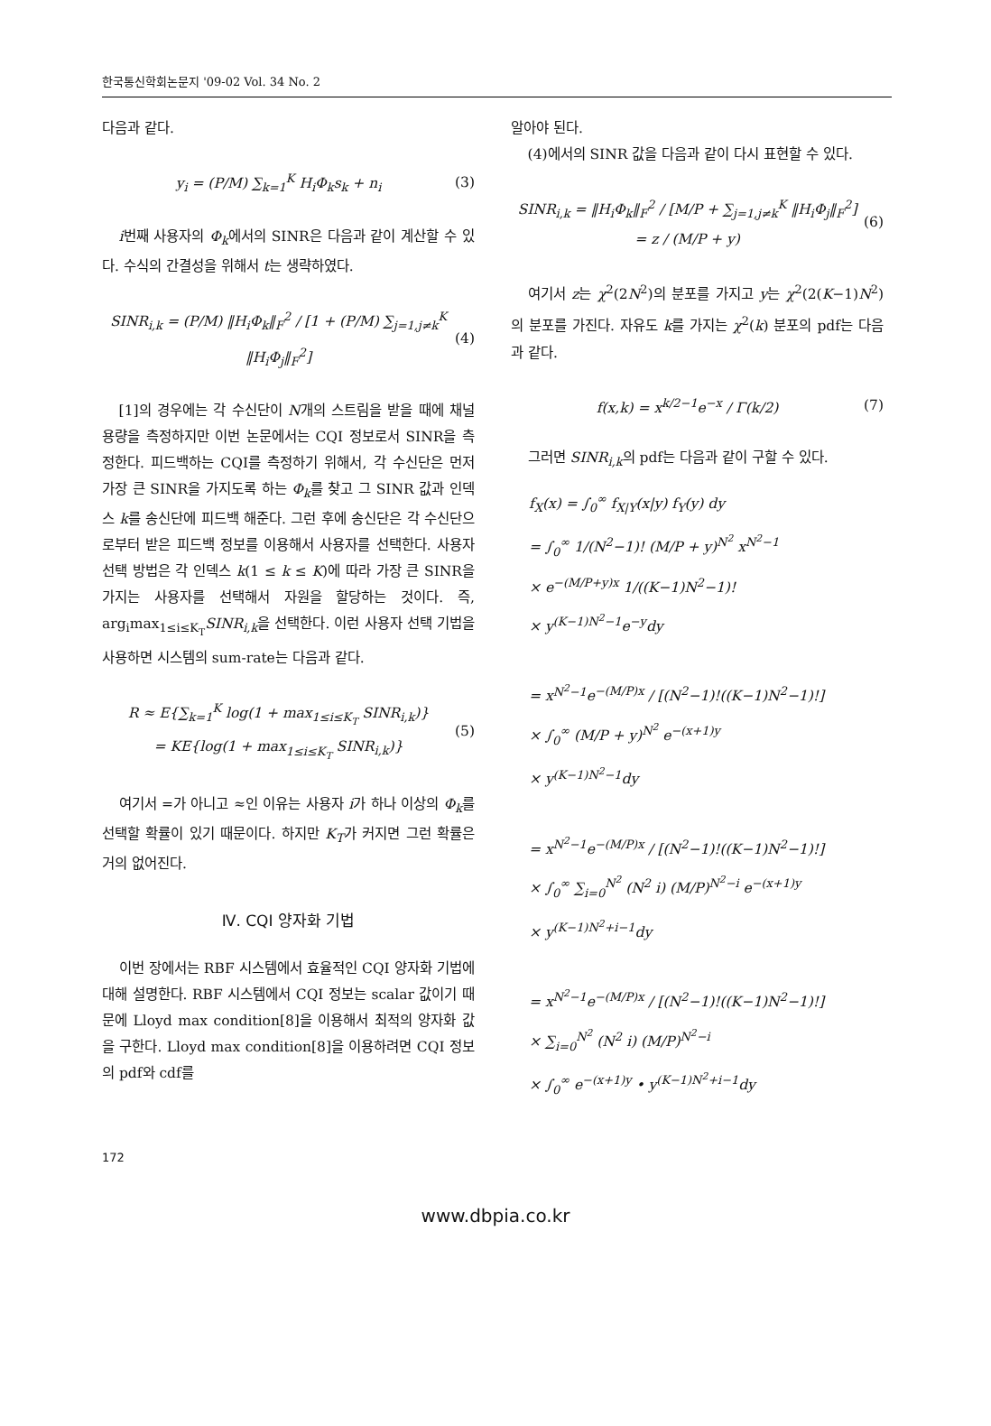한국통신학회논문지 '09-02 Vol. 34 No. 2
다음과 같다.
y<sub>i</sub> = (P/M) ∑<sub>k=1</sub><sup>K</sup> H<sub>i</sub>Φ<sub>k</sub>s<sub>k</sub> + n<sub>i</sub> (3)
i번째 사용자의 Φ<sub>k</sub>에서의 SINR은 다음과 같이 계산할 수 있다. 수식의 간결성을 위해서 t는 생략하였다.
SINR<sub>i,k</sub> = (P/M) ‖H<sub>i</sub>Φ<sub>k</sub>‖<sub>F</sub><sup>2</sup> / [1 + (P/M) ∑<sub>j=1,j≠k</sub><sup>K</sup> ‖H<sub>i</sub>Φ<sub>j</sub>‖<sub>F</sub><sup>2</sup>]
(4)
[1]의 경우에는 각 수신단이 N개의 스트림을 받을 때에 채널 용량을 측정하지만 이번 논문에서는 CQI 정보로서 SINR을 측정한다. 피드백하는 CQI를 측정하기 위해서, 각 수신단은 먼저 가장 큰 SINR을 가지도록 하는 Φ<sub>k</sub>를 찾고 그 SINR 값과 인덱스 k를 송신단에 피드백 해준다. 그런 후에 송신단은 각 수신단으로부터 받은 피드백 정보를 이용해서 사용자를 선택한다. 사용자 선택 방법은 각 인덱스 k(1 ≤ k ≤ K)에 따라 가장 큰 SINR을 가지는 사용자를 선택해서 자원을 할당하는 것이다. 즉, arg<sub>i</sub>max<sub>1≤i≤K<sub>T</sub></sub>SINR<sub>i,k</sub>을 선택한다. 이런 사용자 선택 기법을 사용하면 시스템의 sum-rate는 다음과 같다.
R ≈ E{∑<sub>k=1</sub><sup>K</sup> log(1 + max<sub>1≤i≤K<sub>T</sub></sub> SINR<sub>i,k</sub>)}
= KE{log(1 + max<sub>1≤i≤K<sub>T</sub></sub> SINR<sub>i,k</sub>)}
(5)
여기서 =가 아니고 ≈인 이유는 사용자 i가 하나 이상의 Φ<sub>k</sub>를 선택할 확률이 있기 때문이다. 하지만 K<sub>T</sub>가 커지면 그런 확률은 거의 없어진다.
Ⅳ. CQI 양자화 기법
이번 장에서는 RBF 시스템에서 효율적인 CQI 양자화 기법에 대해 설명한다. RBF 시스템에서 CQI 정보는 scalar 값이기 때문에 Lloyd max condition[8]을 이용해서 최적의 양자화 값을 구한다. Lloyd max condition[8]을 이용하려면 CQI 정보의 pdf와 cdf를
알아야 된다.
(4)에서의 SINR 값을 다음과 같이 다시 표현할 수 있다.
SINR<sub>i,k</sub> = ‖H<sub>i</sub>Φ<sub>k</sub>‖<sub>F</sub><sup>2</sup> / [M/P + ∑<sub>j=1,j≠k</sub><sup>K</sup> ‖H<sub>i</sub>Φ<sub>j</sub>‖<sub>F</sub><sup>2</sup>] = z / (M/P + y)
(6)
여기서 z는 χ<sup>2</sup>(2N<sup>2</sup>)의 분포를 가지고 y는 χ<sup>2</sup>(2(K−1)N<sup>2</sup>)의 분포를 가진다. 자유도 k를 가지는 χ<sup>2</sup>(k) 분포의 pdf는 다음과 같다.
f(x,k) = x<sup>k/2−1</sup>e<sup>−x</sup> / Γ(k/2) (7)
그러면 SINR<sub>i,k</sub>의 pdf는 다음과 같이 구할 수 있다.
f<sub>X</sub>(x) = ∫<sub>0</sub><sup>∞</sup> f<sub>X|Y</sub>(x|y) f<sub>Y</sub>(y) dy
= ∫<sub>0</sub><sup>∞</sup> 1/(N<sup>2</sup>−1)! (M/P + y)<sup>N<sup>2</sup></sup> x<sup>N<sup>2</sup>−1</sup>
× e<sup>−(M/P+y)x</sup> 1/((K−1)N<sup>2</sup>−1)!
× y<sup>(K−1)N<sup>2</sup>−1</sup>e<sup>−y</sup>dy
= x<sup>N<sup>2</sup>−1</sup>e<sup>−(M/P)x</sup> / [(N<sup>2</sup>−1)!((K−1)N<sup>2</sup>−1)!]
× ∫<sub>0</sub><sup>∞</sup> (M/P + y)<sup>N<sup>2</sup></sup> e<sup>−(x+1)y</sup>
× y<sup>(K−1)N<sup>2</sup>−1</sup>dy
= x<sup>N<sup>2</sup>−1</sup>e<sup>−(M/P)x</sup> / [(N<sup>2</sup>−1)!((K−1)N<sup>2</sup>−1)!]
× ∫<sub>0</sub><sup>∞</sup> ∑<sub>i=0</sub><sup>N<sup>2</sup></sup> (N<sup>2</sup> i) (M/P)<sup>N<sup>2</sup>−i</sup> e<sup>−(x+1)y</sup>
× y<sup>(K−1)N<sup>2</sup>+i−1</sup>dy
= x<sup>N<sup>2</sup>−1</sup>e<sup>−(M/P)x</sup> / [(N<sup>2</sup>−1)!((K−1)N<sup>2</sup>−1)!]
× ∑<sub>i=0</sub><sup>N<sup>2</sup></sup> (N<sup>2</sup> i) (M/P)<sup>N<sup>2</sup>−i</sup>
× ∫<sub>0</sub><sup>∞</sup> e<sup>−(x+1)y</sup> • y<sup>(K−1)N<sup>2</sup>+i−1</sup>dy
172
www.dbpia.co.kr